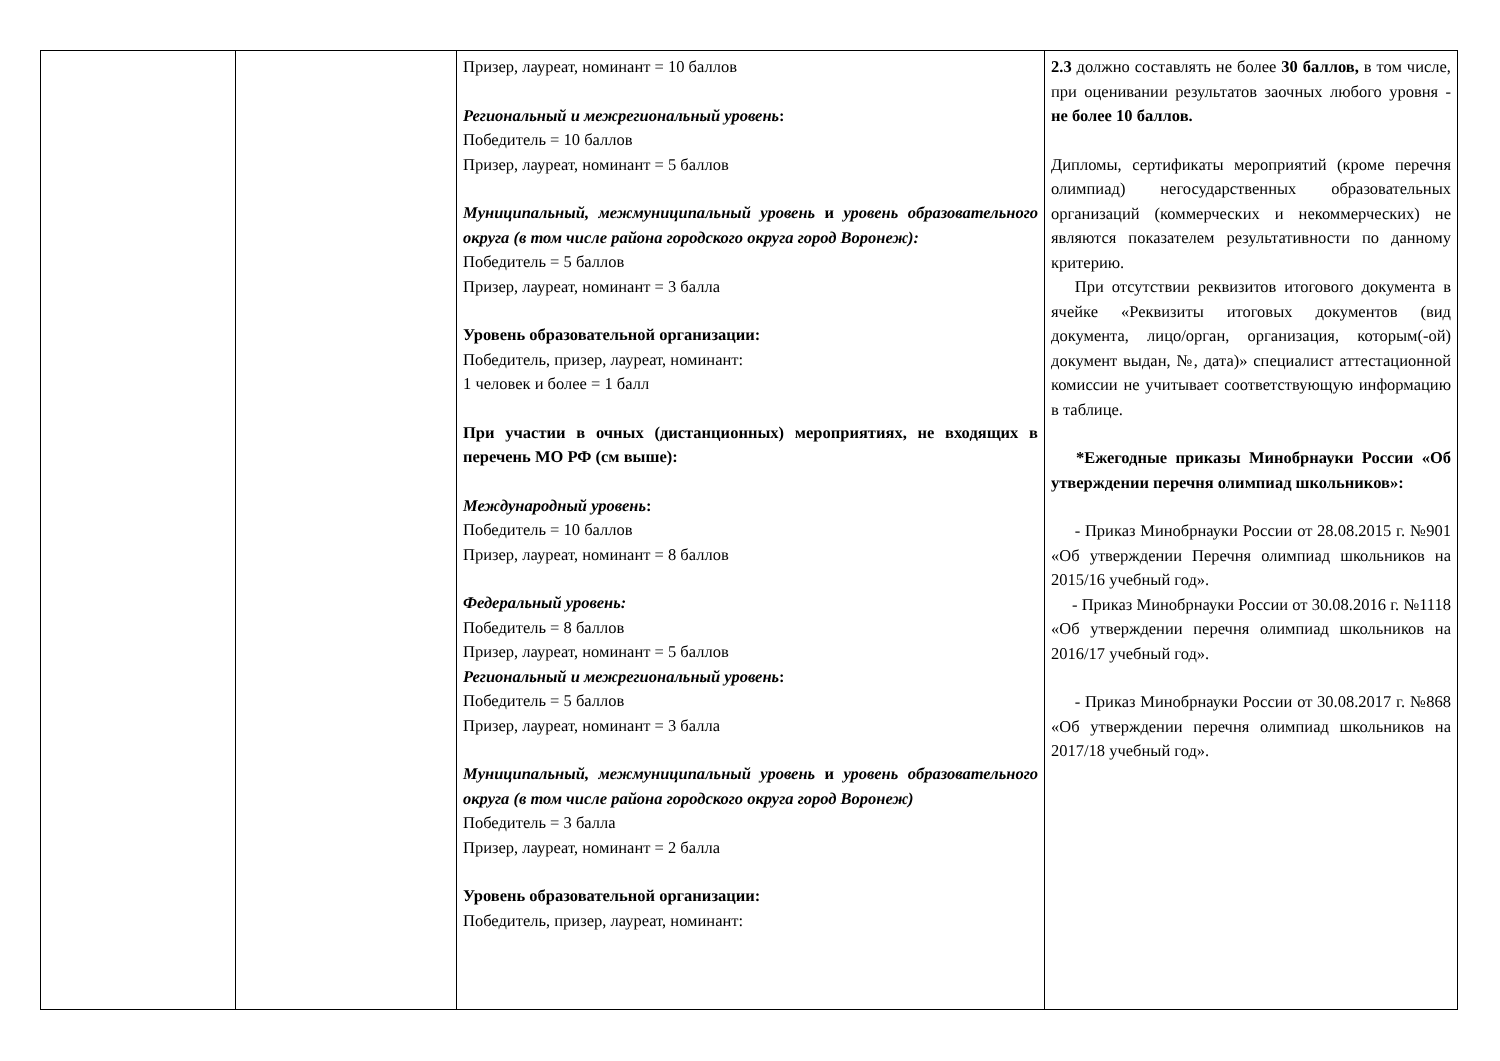| | | Призер, лауреат, номинант = 10 баллов Региональный и межрегиональный уровень : Победитель = 10 баллов Призер, лауреат, номинант = 5 баллов Муниципальный, межмуниципальный уровень и уровень образовательного округа (в том числе района городского округа город Воронеж): Победитель = 5 баллов Призер, лауреат, номинант = 3 балла Уровень образовательной организации: Победитель, призер, лауреат, номинант: 1 человек и более = 1 балл При участии в очных (дистанционных) мероприятиях, не входящих в перечень МО РФ (см выше): Международный уровень : Победитель = 10 баллов Призер, лауреат, номинант = 8 баллов Федеральный уровень: Победитель = 8 баллов Призер, лауреат, номинант = 5 баллов Региональный и межрегиональный уровень : Победитель = 5 баллов Призер, лауреат, номинант = 3 балла Муниципальный, межмуниципальный уровень и уровень образовательного округа (в том числе района городского округа город Воронеж) Победитель = 3 балла Призер, лауреат, номинант = 2 балла Уровень образовательной организации: Победитель, призер, лауреат, номинант: | 2.3 должно составлять не более 30 баллов, в том числе, при оценивании результатов заочных любого уровня - не более 10 баллов. Дипломы, сертификаты мероприятий (кроме перечня олимпиад) негосударственных образовательных организаций (коммерческих и некоммерческих) не являются показателем результативности по данному критерию. При отсутствии реквизитов итогового документа в ячейке «Реквизиты итоговых документов (вид документа, лицо/орган, организация, которым(-ой) документ выдан, №, дата)» специалист аттестационной комиссии не учитывает соответствующую информацию в таблице. *Ежегодные приказы Минобрнауки России «Об утверждении перечня олимпиад школьников»: - Приказ Минобрнауки России от 28.08.2015 г. №901 «Об утверждении Перечня олимпиад школьников на 2015/16 учебный год». - Приказ Минобрнауки России от 30.08.2016 г. №1118 «Об утверждении перечня олимпиад школьников на 2016/17 учебный год». - Приказ Минобрнауки России от 30.08.2017 г. №868 «Об утверждении перечня олимпиад школьников на 2017/18 учебный год». |